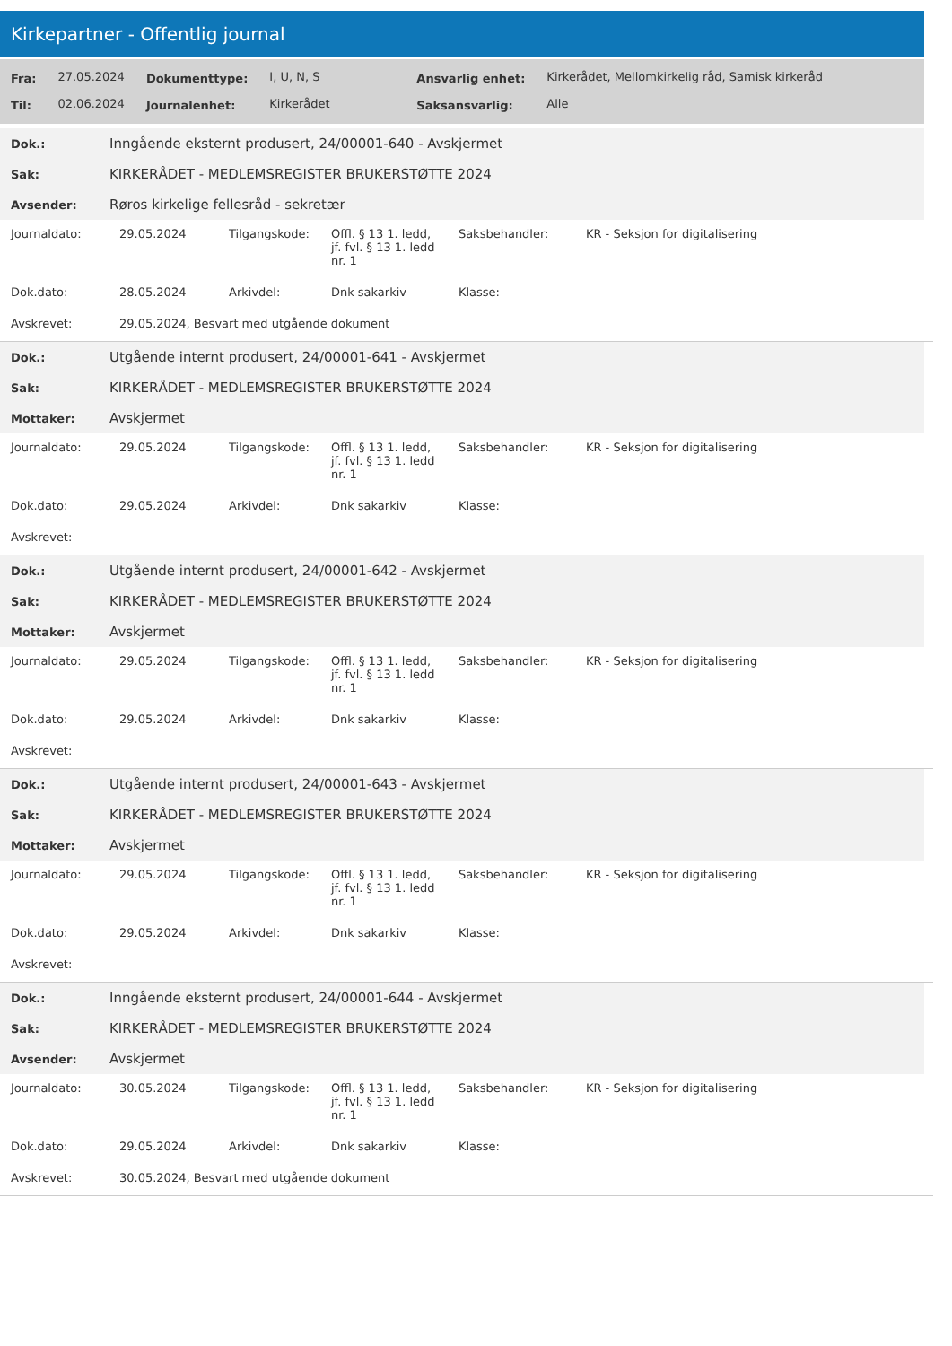Kirkepartner - Offentlig journal
| Fra: | 27.05.2024 | Dokumenttype: | I, U, N, S | Ansvarlig enhet: | Kirkerådet, Mellomkirkelig råd, Samisk kirkeråd |
| Til: | 02.06.2024 | Journalenhet: | Kirkerådet | Saksansvarlig: | Alle |
| Dok.: | Inngående eksternt produsert, 24/00001-640 - Avskjermet |
| Sak: | KIRKERÅDET - MEDLEMSREGISTER BRUKERSTØTTE 2024 |
| Avsender: | Røros kirkelige fellesråd - sekretær |
| Journaldato: | 29.05.2024 | Tilgangskode: | Offl. § 13 1. ledd, jf. fvl. § 13 1. ledd nr. 1 | Saksbehandler: | KR - Seksjon for digitalisering |
| Dok.dato: | 28.05.2024 | Arkivdel: | Dnk sakarkiv | Klasse: | |
| Avskrevet: | 29.05.2024, Besvart med utgående dokument | | | | |
| Dok.: | Utgående internt produsert, 24/00001-641 - Avskjermet |
| Sak: | KIRKERÅDET - MEDLEMSREGISTER BRUKERSTØTTE 2024 |
| Mottaker: | Avskjermet |
| Journaldato: | 29.05.2024 | Tilgangskode: | Offl. § 13 1. ledd, jf. fvl. § 13 1. ledd nr. 1 | Saksbehandler: | KR - Seksjon for digitalisering |
| Dok.dato: | 29.05.2024 | Arkivdel: | Dnk sakarkiv | Klasse: | |
| Avskrevet: | | | | | |
| Dok.: | Utgående internt produsert, 24/00001-642 - Avskjermet |
| Sak: | KIRKERÅDET - MEDLEMSREGISTER BRUKERSTØTTE 2024 |
| Mottaker: | Avskjermet |
| Journaldato: | 29.05.2024 | Tilgangskode: | Offl. § 13 1. ledd, jf. fvl. § 13 1. ledd nr. 1 | Saksbehandler: | KR - Seksjon for digitalisering |
| Dok.dato: | 29.05.2024 | Arkivdel: | Dnk sakarkiv | Klasse: | |
| Avskrevet: | | | | | |
| Dok.: | Utgående internt produsert, 24/00001-643 - Avskjermet |
| Sak: | KIRKERÅDET - MEDLEMSREGISTER BRUKERSTØTTE 2024 |
| Mottaker: | Avskjermet |
| Journaldato: | 29.05.2024 | Tilgangskode: | Offl. § 13 1. ledd, jf. fvl. § 13 1. ledd nr. 1 | Saksbehandler: | KR - Seksjon for digitalisering |
| Dok.dato: | 29.05.2024 | Arkivdel: | Dnk sakarkiv | Klasse: | |
| Avskrevet: | | | | | |
| Dok.: | Inngående eksternt produsert, 24/00001-644 - Avskjermet |
| Sak: | KIRKERÅDET - MEDLEMSREGISTER BRUKERSTØTTE 2024 |
| Avsender: | Avskjermet |
| Journaldato: | 30.05.2024 | Tilgangskode: | Offl. § 13 1. ledd, jf. fvl. § 13 1. ledd nr. 1 | Saksbehandler: | KR - Seksjon for digitalisering |
| Dok.dato: | 29.05.2024 | Arkivdel: | Dnk sakarkiv | Klasse: | |
| Avskrevet: | 30.05.2024, Besvart med utgående dokument | | | | |